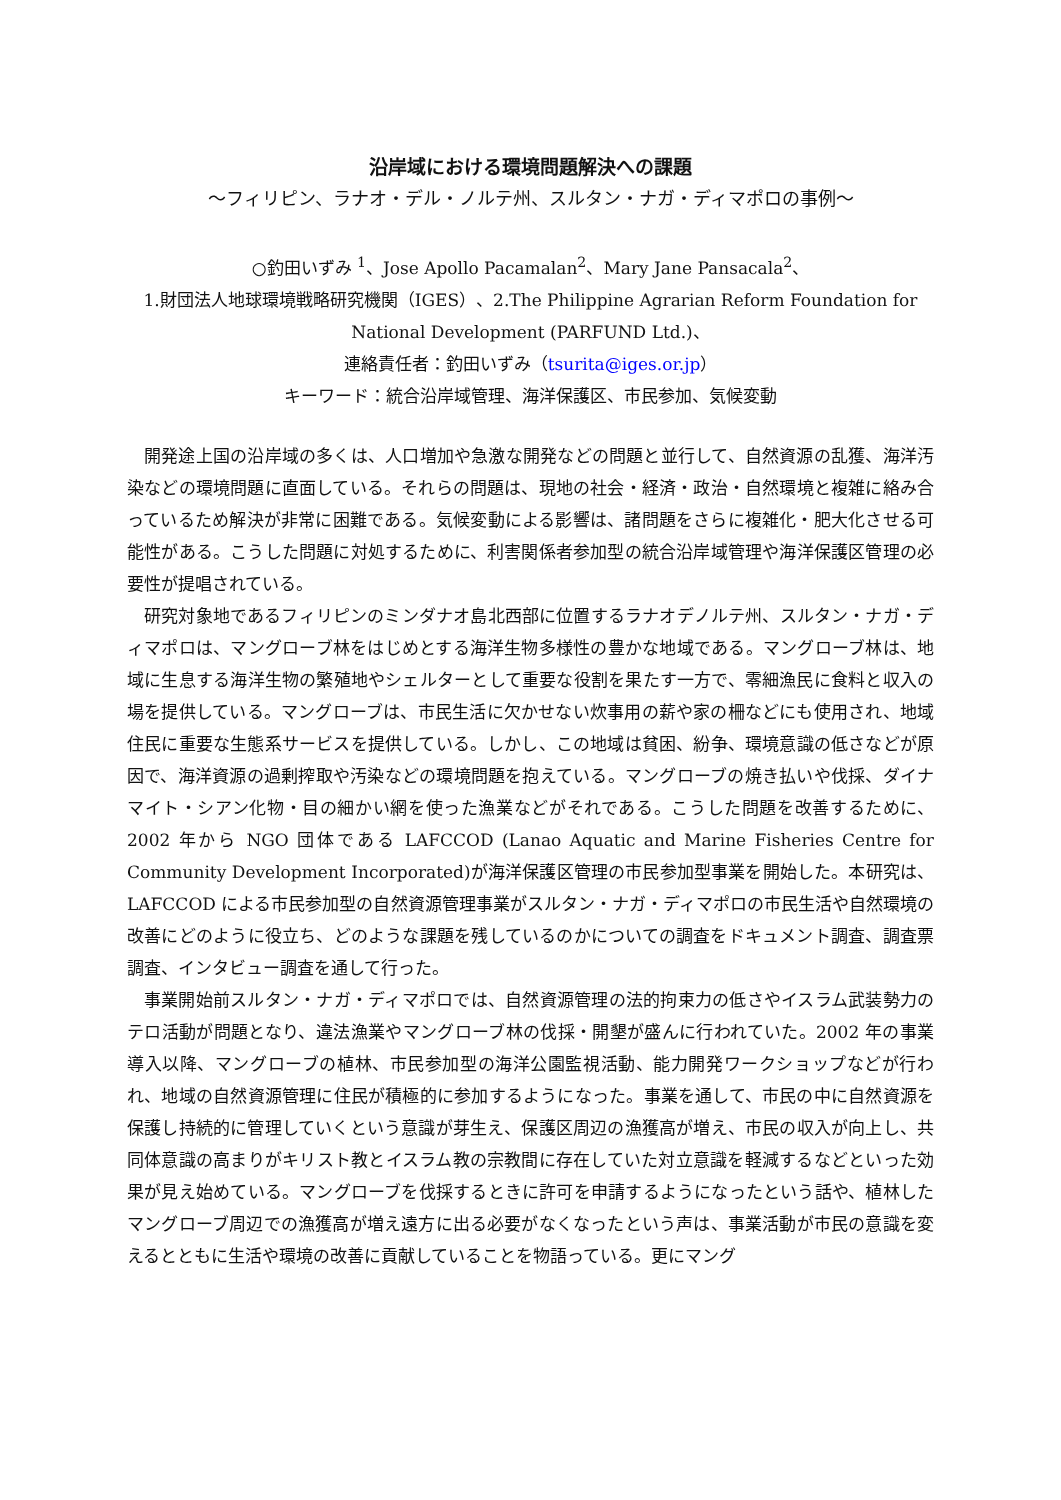沿岸域における環境問題解決への課題
～フィリピン、ラナオ・デル・ノルテ州、スルタン・ナガ・ディマポロの事例～
○釣田いずみ <sup>1</sup>、Jose Apollo Pacamalan<sup>2</sup>、Mary Jane Pansacala<sup>2</sup>、
1.財団法人地球環境戦略研究機関（IGES）、2.The Philippine Agrarian Reform Foundation for National Development (PARFUND Ltd.)、
連絡責任者：釣田いずみ（tsurita@iges.or.jp）
キーワード：統合沿岸域管理、海洋保護区、市民参加、気候変動
開発途上国の沿岸域の多くは、人口増加や急激な開発などの問題と並行して、自然資源の乱獲、海洋汚染などの環境問題に直面している。それらの問題は、現地の社会・経済・政治・自然環境と複雑に絡み合っているため解決が非常に困難である。気候変動による影響は、諸問題をさらに複雑化・肥大化させる可能性がある。こうした問題に対処するために、利害関係者参加型の統合沿岸域管理や海洋保護区管理の必要性が提唱されている。
研究対象地であるフィリピンのミンダナオ島北西部に位置するラナオデノルテ州、スルタン・ナガ・ディマポロは、マングローブ林をはじめとする海洋生物多様性の豊かな地域である。マングローブ林は、地域に生息する海洋生物の繁殖地やシェルターとして重要な役割を果たす一方で、零細漁民に食料と収入の場を提供している。マングローブは、市民生活に欠かせない炊事用の薪や家の柵などにも使用され、地域住民に重要な生態系サービスを提供している。しかし、この地域は貧困、紛争、環境意識の低さなどが原因で、海洋資源の過剰搾取や汚染などの環境問題を抱えている。マングローブの焼き払いや伐採、ダイナマイト・シアン化物・目の細かい網を使った漁業などがそれである。こうした問題を改善するために、2002 年から NGO 団体である LAFCCOD (Lanao Aquatic and Marine Fisheries Centre for Community Development Incorporated)が海洋保護区管理の市民参加型事業を開始した。本研究は、LAFCCOD による市民参加型の自然資源管理事業がスルタン・ナガ・ディマポロの市民生活や自然環境の改善にどのように役立ち、どのような課題を残しているのかについての調査をドキュメント調査、調査票調査、インタビュー調査を通して行った。
事業開始前スルタン・ナガ・ディマポロでは、自然資源管理の法的拘束力の低さやイスラム武装勢力のテロ活動が問題となり、違法漁業やマングローブ林の伐採・開墾が盛んに行われていた。2002 年の事業導入以降、マングローブの植林、市民参加型の海洋公園監視活動、能力開発ワークショップなどが行われ、地域の自然資源管理に住民が積極的に参加するようになった。事業を通して、市民の中に自然資源を保護し持続的に管理していくという意識が芽生え、保護区周辺の漁獲高が増え、市民の収入が向上し、共同体意識の高まりがキリスト教とイスラム教の宗教間に存在していた対立意識を軽減するなどといった効果が見え始めている。マングローブを伐採するときに許可を申請するようになったという話や、植林したマングローブ周辺での漁獲高が増え遠方に出る必要がなくなったという声は、事業活動が市民の意識を変えるとともに生活や環境の改善に貢献していることを物語っている。更にマング